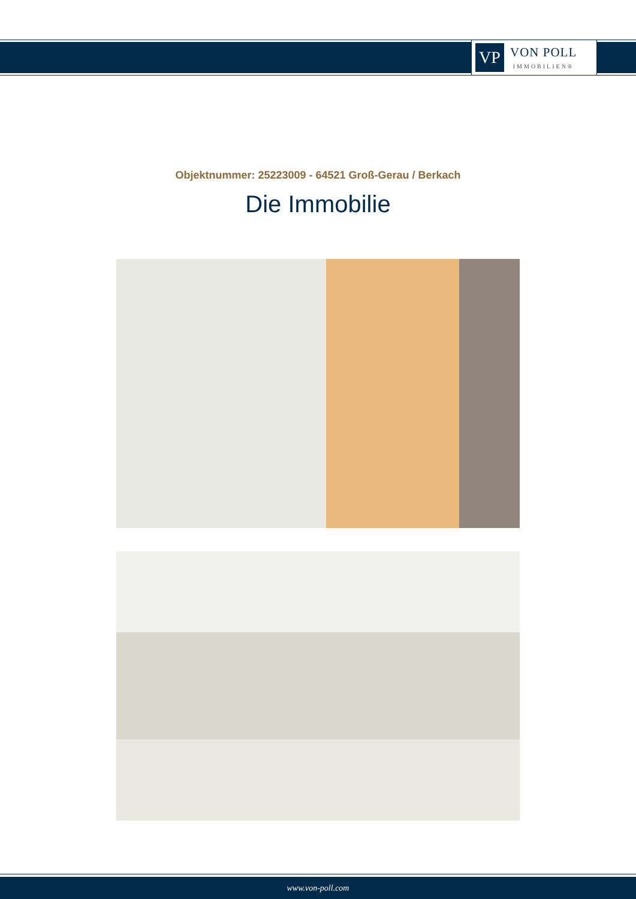VP
VON POLL
IMMOBILIEN®
Objektnummer: 25223009 - 64521 Groß-Gerau / Berkach
Die Immobilie
www.von-poll.com